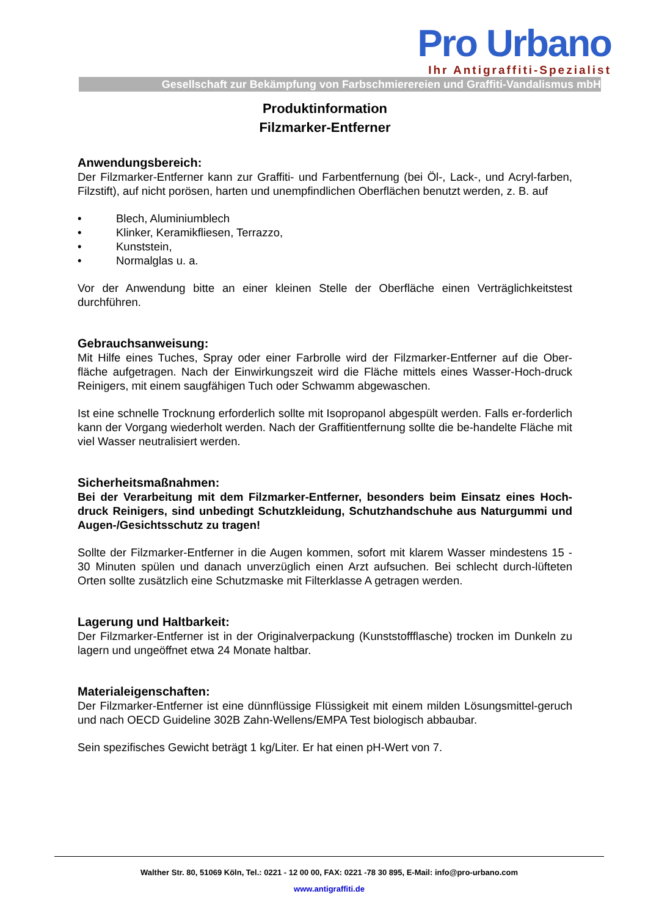Pro Urbano
Ihr Antigraffiti-Spezialist
Gesellschaft zur Bekämpfung von Farbschmierereien und Graffiti-Vandalismus mbH
Produktinformation
Filzmarker-Entferner
Anwendungsbereich:
Der Filzmarker-Entferner kann zur Graffiti- und Farbentfernung (bei Öl-, Lack-, und Acryl-farben, Filzstift), auf nicht porösen, harten und unempfindlichen Oberflächen benutzt werden, z. B. auf
• Blech, Aluminiumblech
• Klinker, Keramikfliesen, Terrazzo,
• Kunststein,
• Normalglas u. a.
Vor der Anwendung bitte an einer kleinen Stelle der Oberfläche einen Verträglichkeitstest durchführen.
Gebrauchsanweisung:
Mit Hilfe eines Tuches, Spray oder einer Farbrolle wird der Filzmarker-Entferner auf die Ober-fläche aufgetragen. Nach der Einwirkungszeit wird die Fläche mittels eines Wasser-Hoch-druck Reinigers, mit einem saugfähigen Tuch oder Schwamm abgewaschen.
Ist eine schnelle Trocknung erforderlich sollte mit Isopropanol abgespült werden. Falls er-forderlich kann der Vorgang wiederholt werden. Nach der Graffitientfernung sollte die be-handelte Fläche mit viel Wasser neutralisiert werden.
Sicherheitsmaßnahmen:
Bei der Verarbeitung mit dem Filzmarker-Entferner, besonders beim Einsatz eines Hoch-druck Reinigers, sind unbedingt Schutzkleidung, Schutzhandschuhe aus Naturgummi und Augen-/Gesichtsschutz zu tragen!
Sollte der Filzmarker-Entferner in die Augen kommen, sofort mit klarem Wasser mindestens 15 - 30 Minuten spülen und danach unverzüglich einen Arzt aufsuchen. Bei schlecht durch-lüfteten Orten sollte zusätzlich eine Schutzmaske mit Filterklasse A getragen werden.
Lagerung und Haltbarkeit:
Der Filzmarker-Entferner ist in der Originalverpackung (Kunststoffflasche) trocken im Dunkeln zu lagern und ungeöffnet etwa 24 Monate haltbar.
Materialeigenschaften:
Der Filzmarker-Entferner ist eine dünnflüssige Flüssigkeit mit einem milden Lösungsmittel-geruch und nach OECD Guideline 302B Zahn-Wellens/EMPA Test biologisch abbaubar.
Sein spezifisches Gewicht beträgt 1 kg/Liter. Er hat einen pH-Wert von 7.
Walther Str. 80, 51069 Köln, Tel.: 0221 - 12 00 00, FAX: 0221 -78 30 895, E-Mail: info@pro-urbano.com
www.antigraffiti.de